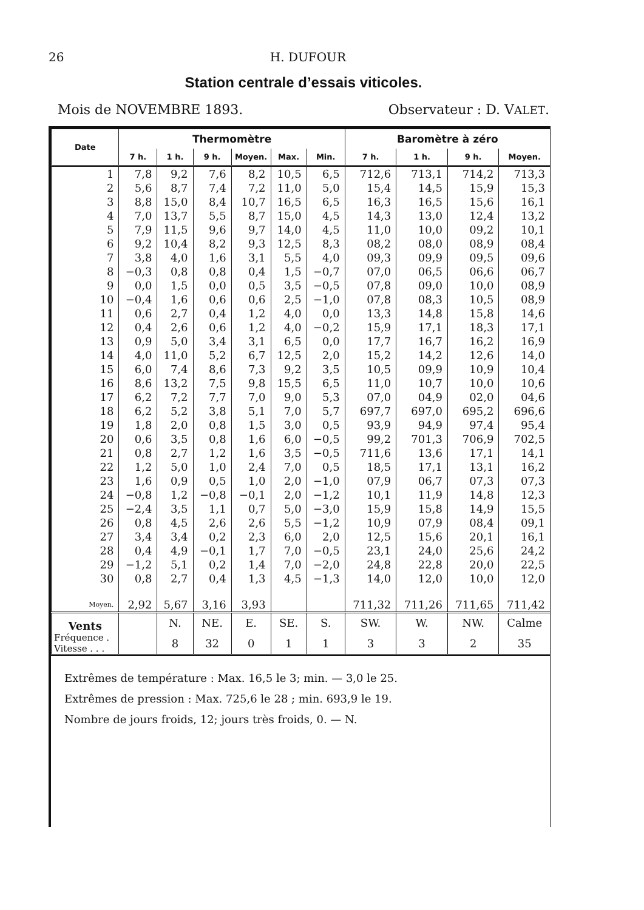26 H. DUFOUR
Station centrale d’essais viticoles.
Mois de NOVEMBRE 1893. Observateur : D. VALET.
| Date | Thermomètre | | | | | | Baromètre à zéro | | | |
| --- | --- | --- | --- | --- | --- | --- | --- | --- | --- | --- |
| | 7 h. | 1 h. | 9 h. | Moyen. | Max. | Min. | 7 h. | 1 h. | 9 h. | Moyen. |
| 1 | 7,8 | 9,2 | 7,6 | 8,2 | 10,5 | 6,5 | 712,6 | 713,1 | 714,2 | 713,3 |
| 2 | 5,6 | 8,7 | 7,4 | 7,2 | 11,0 | 5,0 | 15,4 | 14,5 | 15,9 | 15,3 |
| 3 | 8,8 | 15,0 | 8,4 | 10,7 | 16,5 | 6,5 | 16,3 | 16,5 | 15,6 | 16,1 |
| 4 | 7,0 | 13,7 | 5,5 | 8,7 | 15,0 | 4,5 | 14,3 | 13,0 | 12,4 | 13,2 |
| 5 | 7,9 | 11,5 | 9,6 | 9,7 | 14,0 | 4,5 | 11,0 | 10,0 | 09,2 | 10,1 |
| 6 | 9,2 | 10,4 | 8,2 | 9,3 | 12,5 | 8,3 | 08,2 | 08,0 | 08,9 | 08,4 |
| 7 | 3,8 | 4,0 | 1,6 | 3,1 | 5,5 | 4,0 | 09,3 | 09,9 | 09,5 | 09,6 |
| 8 | −0,3 | 0,8 | 0,8 | 0,4 | 1,5 | −0,7 | 07,0 | 06,5 | 06,6 | 06,7 |
| 9 | 0,0 | 1,5 | 0,0 | 0,5 | 3,5 | −0,5 | 07,8 | 09,0 | 10,0 | 08,9 |
| 10 | −0,4 | 1,6 | 0,6 | 0,6 | 2,5 | −1,0 | 07,8 | 08,3 | 10,5 | 08,9 |
| 11 | 0,6 | 2,7 | 0,4 | 1,2 | 4,0 | 0,0 | 13,3 | 14,8 | 15,8 | 14,6 |
| 12 | 0,4 | 2,6 | 0,6 | 1,2 | 4,0 | −0,2 | 15,9 | 17,1 | 18,3 | 17,1 |
| 13 | 0,9 | 5,0 | 3,4 | 3,1 | 6,5 | 0,0 | 17,7 | 16,7 | 16,2 | 16,9 |
| 14 | 4,0 | 11,0 | 5,2 | 6,7 | 12,5 | 2,0 | 15,2 | 14,2 | 12,6 | 14,0 |
| 15 | 6,0 | 7,4 | 8,6 | 7,3 | 9,2 | 3,5 | 10,5 | 09,9 | 10,9 | 10,4 |
| 16 | 8,6 | 13,2 | 7,5 | 9,8 | 15,5 | 6,5 | 11,0 | 10,7 | 10,0 | 10,6 |
| 17 | 6,2 | 7,2 | 7,7 | 7,0 | 9,0 | 5,3 | 07,0 | 04,9 | 02,0 | 04,6 |
| 18 | 6,2 | 5,2 | 3,8 | 5,1 | 7,0 | 5,7 | 697,7 | 697,0 | 695,2 | 696,6 |
| 19 | 1,8 | 2,0 | 0,8 | 1,5 | 3,0 | 0,5 | 93,9 | 94,9 | 97,4 | 95,4 |
| 20 | 0,6 | 3,5 | 0,8 | 1,6 | 6,0 | −0,5 | 99,2 | 701,3 | 706,9 | 702,5 |
| 21 | 0,8 | 2,7 | 1,2 | 1,6 | 3,5 | −0,5 | 711,6 | 13,6 | 17,1 | 14,1 |
| 22 | 1,2 | 5,0 | 1,0 | 2,4 | 7,0 | 0,5 | 18,5 | 17,1 | 13,1 | 16,2 |
| 23 | 1,6 | 0,9 | 0,5 | 1,0 | 2,0 | −1,0 | 07,9 | 06,7 | 07,3 | 07,3 |
| 24 | −0,8 | 1,2 | −0,8 | −0,1 | 2,0 | −1,2 | 10,1 | 11,9 | 14,8 | 12,3 |
| 25 | −2,4 | 3,5 | 1,1 | 0,7 | 5,0 | −3,0 | 15,9 | 15,8 | 14,9 | 15,5 |
| 26 | 0,8 | 4,5 | 2,6 | 2,6 | 5,5 | −1,2 | 10,9 | 07,9 | 08,4 | 09,1 |
| 27 | 3,4 | 3,4 | 0,2 | 2,3 | 6,0 | 2,0 | 12,5 | 15,6 | 20,1 | 16,1 |
| 28 | 0,4 | 4,9 | −0,1 | 1,7 | 7,0 | −0,5 | 23,1 | 24,0 | 25,6 | 24,2 |
| 29 | −1,2 | 5,1 | 0,2 | 1,4 | 7,0 | −2,0 | 24,8 | 22,8 | 20,0 | 22,5 |
| 30 | 0,8 | 2,7 | 0,4 | 1,3 | 4,5 | −1,3 | 14,0 | 12,0 | 10,0 | 12,0 |
| Moyen. | 2,92 | 5,67 | 3,16 | 3,93 | | | 711,32 | 711,26 | 711,65 | 711,42 |
| Vents | | N. | NE. | E. | SE. | S. | SW. | W. | NW. | Calme |
| Fréquence . Vitesse . . . | | 8 | 32 | 0 | 1 | 1 | 3 | 3 | 2 | 35 |
Extrêmes de température : Max. 16,5 le 3; min. — 3,0 le 25.
Extrêmes de pression : Max. 725,6 le 28 ; min. 693,9 le 19.
Nombre de jours froids, 12; jours très froids, 0. — N.